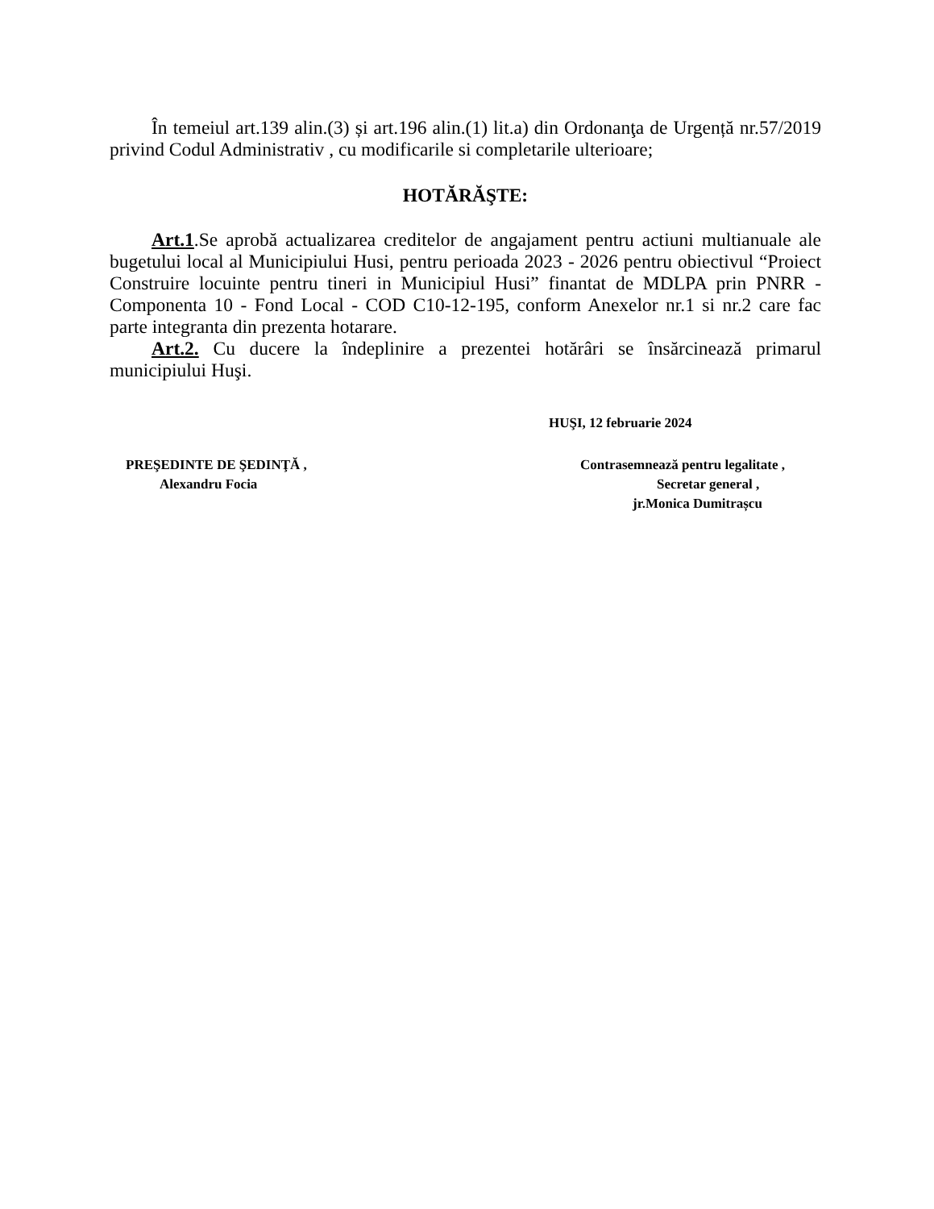În temeiul art.139 alin.(3) și art.196 alin.(1) lit.a) din Ordonanţa de Urgență nr.57/2019 privind Codul Administrativ , cu modificarile si completarile ulterioare;
HOTĂRĂŞTE:
Art.1.Se aprobă actualizarea creditelor de angajament pentru actiuni multianuale ale bugetului local al Municipiului Husi, pentru perioada 2023 - 2026 pentru obiectivul “Proiect Construire locuinte pentru tineri in Municipiul Husi” finantat de MDLPA prin PNRR - Componenta 10 - Fond Local - COD C10-12-195, conform Anexelor nr.1 si nr.2 care fac parte integranta din prezenta hotarare.
Art.2. Cu ducere la îndeplinire a prezentei hotărâri se însărcinează primarul municipiului Huşi.
HUŞI, 12 februarie 2024
PREŞEDINTE DE ŞEDINŢĂ ,
Alexandru Focia
Contrasemnează pentru legalitate ,
Secretar general ,
jr.Monica Dumitrașcu